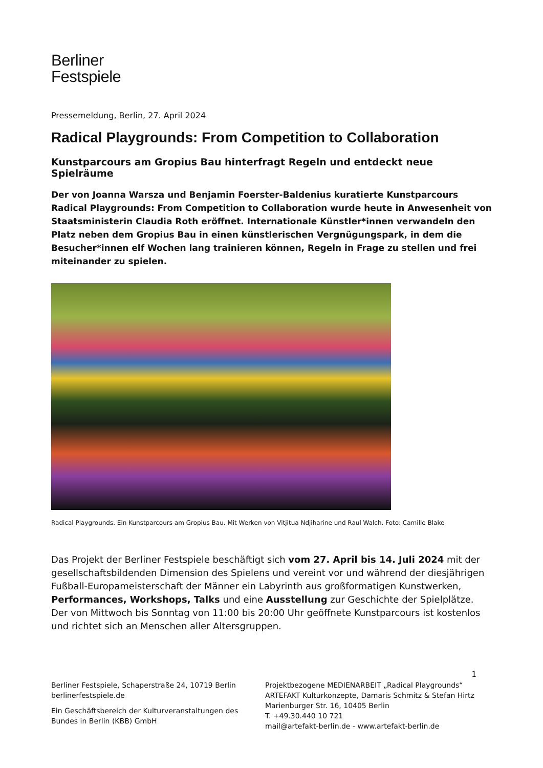Berliner
Festspiele
Pressemeldung, Berlin, 27. April 2024
Radical Playgrounds: From Competition to Collaboration
Kunstparcours am Gropius Bau hinterfragt Regeln und entdeckt neue Spielräume
Der von Joanna Warsza und Benjamin Foerster-Baldenius kuratierte Kunstparcours Radical Playgrounds: From Competition to Collaboration wurde heute in Anwesenheit von Staatsministerin Claudia Roth eröffnet. Internationale Künstler*innen verwandeln den Platz neben dem Gropius Bau in einen künstlerischen Vergnügungspark, in dem die Besucher*innen elf Wochen lang trainieren können, Regeln in Frage zu stellen und frei miteinander zu spielen.
Radical Playgrounds. Ein Kunstparcours am Gropius Bau. Mit Werken von Vitjitua Ndjiharine und Raul Walch. Foto: Camille Blake
Das Projekt der Berliner Festspiele beschäftigt sich vom 27. April bis 14. Juli 2024 mit der gesellschaftsbildenden Dimension des Spielens und vereint vor und während der diesjährigen Fußball-Europameisterschaft der Männer ein Labyrinth aus großformatigen Kunstwerken, Performances, Workshops, Talks und eine Ausstellung zur Geschichte der Spielplätze. Der von Mittwoch bis Sonntag von 11:00 bis 20:00 Uhr geöffnete Kunstparcours ist kostenlos und richtet sich an Menschen aller Altersgruppen.
1
Berliner Festspiele, Schaperstraße 24, 10719 Berlin
berlinerfestspiele.de
Ein Geschäftsbereich der Kulturveranstaltungen des Bundes in Berlin (KBB) GmbH
Projektbezogene MEDIENARBEIT „Radical Playgrounds“
ARTEFAKT Kulturkonzepte, Damaris Schmitz & Stefan Hirtz
Marienburger Str. 16, 10405 Berlin
T. +49.30.440 10 721
mail@artefakt-berlin.de - www.artefakt-berlin.de